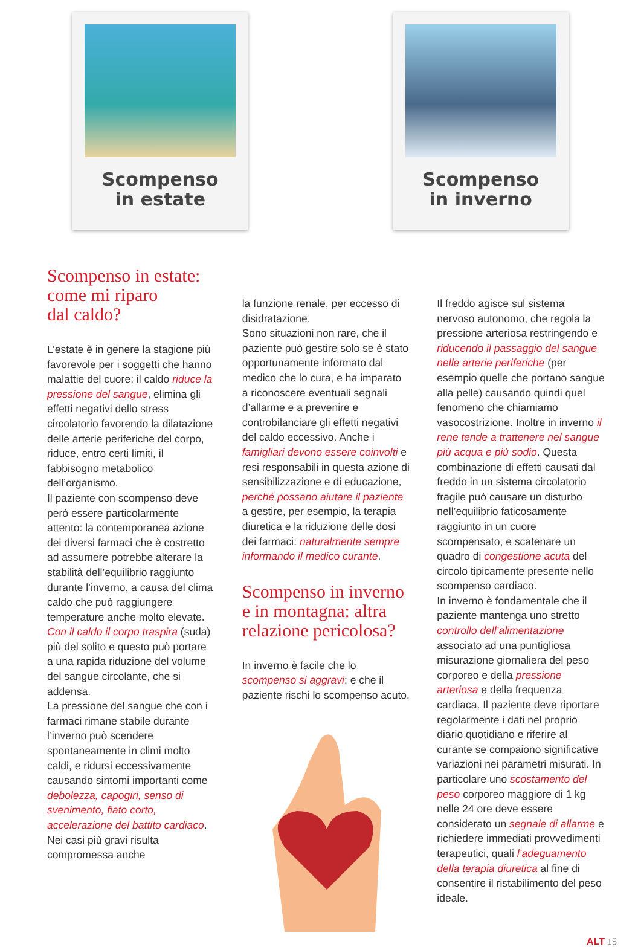Scompenso
in estate
Scompenso
in inverno
Scompenso in estate:
come mi riparo
dal caldo?
L’estate è in genere la stagione più favorevole per i soggetti che hanno malattie del cuore: il caldo riduce la pressione del sangue, elimina gli effetti negativi dello stress circolatorio favorendo la dilatazione delle arterie periferiche del corpo, riduce, entro certi limiti, il fabbisogno metabolico dell’organismo.
Il paziente con scompenso deve però essere particolarmente attento: la contemporanea azione dei diversi farmaci che è costretto ad assumere potrebbe alterare la stabilità dell’equilibrio raggiunto durante l’inverno, a causa del clima caldo che può raggiungere temperature anche molto elevate. Con il caldo il corpo traspira (suda) più del solito e questo può portare a una rapida riduzione del volume del sangue circolante, che si addensa.
La pressione del sangue che con i farmaci rimane stabile durante l’inverno può scendere spontaneamente in climi molto caldi, e ridursi eccessivamente causando sintomi importanti come debolezza, capogiri, senso di svenimento, fiato corto, accelerazione del battito cardiaco. Nei casi più gravi risulta compromessa anche
la funzione renale, per eccesso di disidratazione.
Sono situazioni non rare, che il paziente può gestire solo se è stato opportunamente informato dal medico che lo cura, e ha imparato a riconoscere eventuali segnali d’allarme e a prevenire e controbilanciare gli effetti negativi del caldo eccessivo. Anche i famigliari devono essere coinvolti e resi responsabili in questa azione di sensibilizzazione e di educazione, perché possano aiutare il paziente a gestire, per esempio, la terapia diuretica e la riduzione delle dosi dei farmaci: naturalmente sempre informando il medico curante.
Scompenso in inverno e in montagna: altra relazione pericolosa?
In inverno è facile che lo scompenso si aggravi: e che il paziente rischi lo scompenso acuto.
Il freddo agisce sul sistema nervoso autonomo, che regola la pressione arteriosa restringendo e riducendo il passaggio del sangue nelle arterie periferiche (per esempio quelle che portano sangue alla pelle) causando quindi quel fenomeno che chiamiamo vasocostrizione. Inoltre in inverno il rene tende a trattenere nel sangue più acqua e più sodio. Questa combinazione di effetti causati dal freddo in un sistema circolatorio fragile può causare un disturbo nell’equilibrio faticosamente raggiunto in un cuore scompensato, e scatenare un quadro di congestione acuta del circolo tipicamente presente nello scompenso cardiaco.
In inverno è fondamentale che il paziente mantenga uno stretto controllo dell’alimentazione associato ad una puntigliosa misurazione giornaliera del peso corporeo e della pressione arteriosa e della frequenza cardiaca. Il paziente deve riportare regolarmente i dati nel proprio diario quotidiano e riferire al curante se compaiono significative variazioni nei parametri misurati. In particolare uno scostamento del peso corporeo maggiore di 1 kg nelle 24 ore deve essere considerato un segnale di allarme e richiedere immediati provvedimenti terapeutici, quali l’adeguamento della terapia diuretica al fine di consentire il ristabilimento del peso ideale.
ALT 15